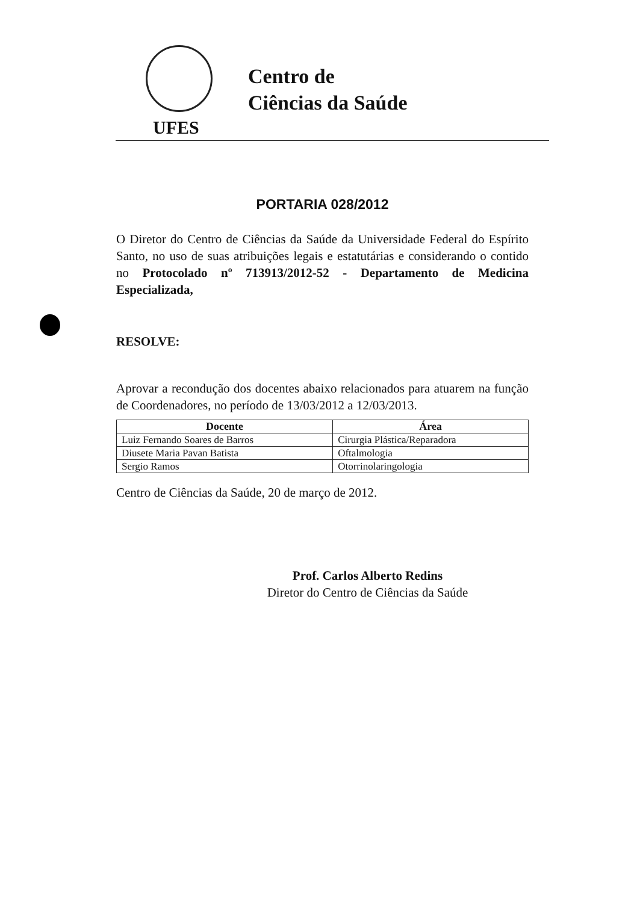UFES
Centro de
Ciências da Saúde
PORTARIA 028/2012
O Diretor do Centro de Ciências da Saúde da Universidade Federal do Espírito Santo, no uso de suas atribuições legais e estatutárias e considerando o contido no Protocolado nº 713913/2012-52 - Departamento de Medicina Especializada,
RESOLVE:
Aprovar a recondução dos docentes abaixo relacionados para atuarem na função de Coordenadores, no período de 13/03/2012 a 12/03/2013.
| Docente | Área |
| --- | --- |
| Luiz Fernando Soares de Barros | Cirurgia Plástica/Reparadora |
| Diusete Maria Pavan Batista | Oftalmologia |
| Sergio Ramos | Otorrinolaringologia |
Centro de Ciências da Saúde, 20 de março de 2012.
Prof. Carlos Alberto Redins
Diretor do Centro de Ciências da Saúde